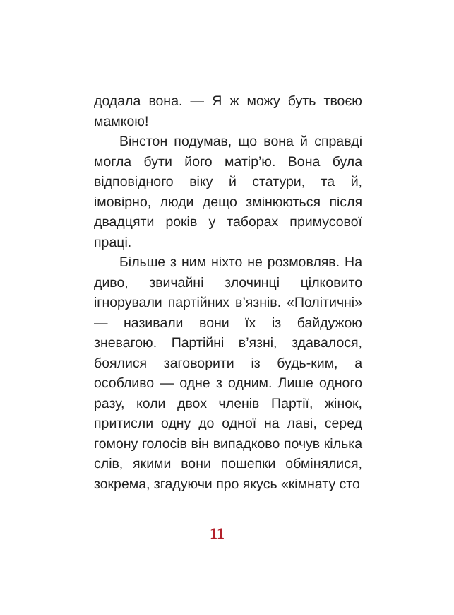додала вона. — Я ж можу буть твоєю мамкою!
Вінстон подумав, що вона й справді могла бути його матір’ю. Вона була відповідного віку й статури, та й, імовірно, люди дещо змінюються після двадцяти років у таборах примусової праці.
Більше з ним ніхто не розмовляв. На диво, звичайні злочинці цілковито ігнорували партійних в’язнів. «Політичні» — називали вони їх із байдужою зневагою. Партійні в’язні, здавалося, боялися заговорити із будь-ким, а особливо — одне з одним. Лише одного разу, коли двох членів Партії, жінок, притисли одну до одної на лаві, серед гомону голосів він випадково почув кілька слів, якими вони пошепки обмінялися, зокрема, згадуючи про якусь «кімнату сто
11